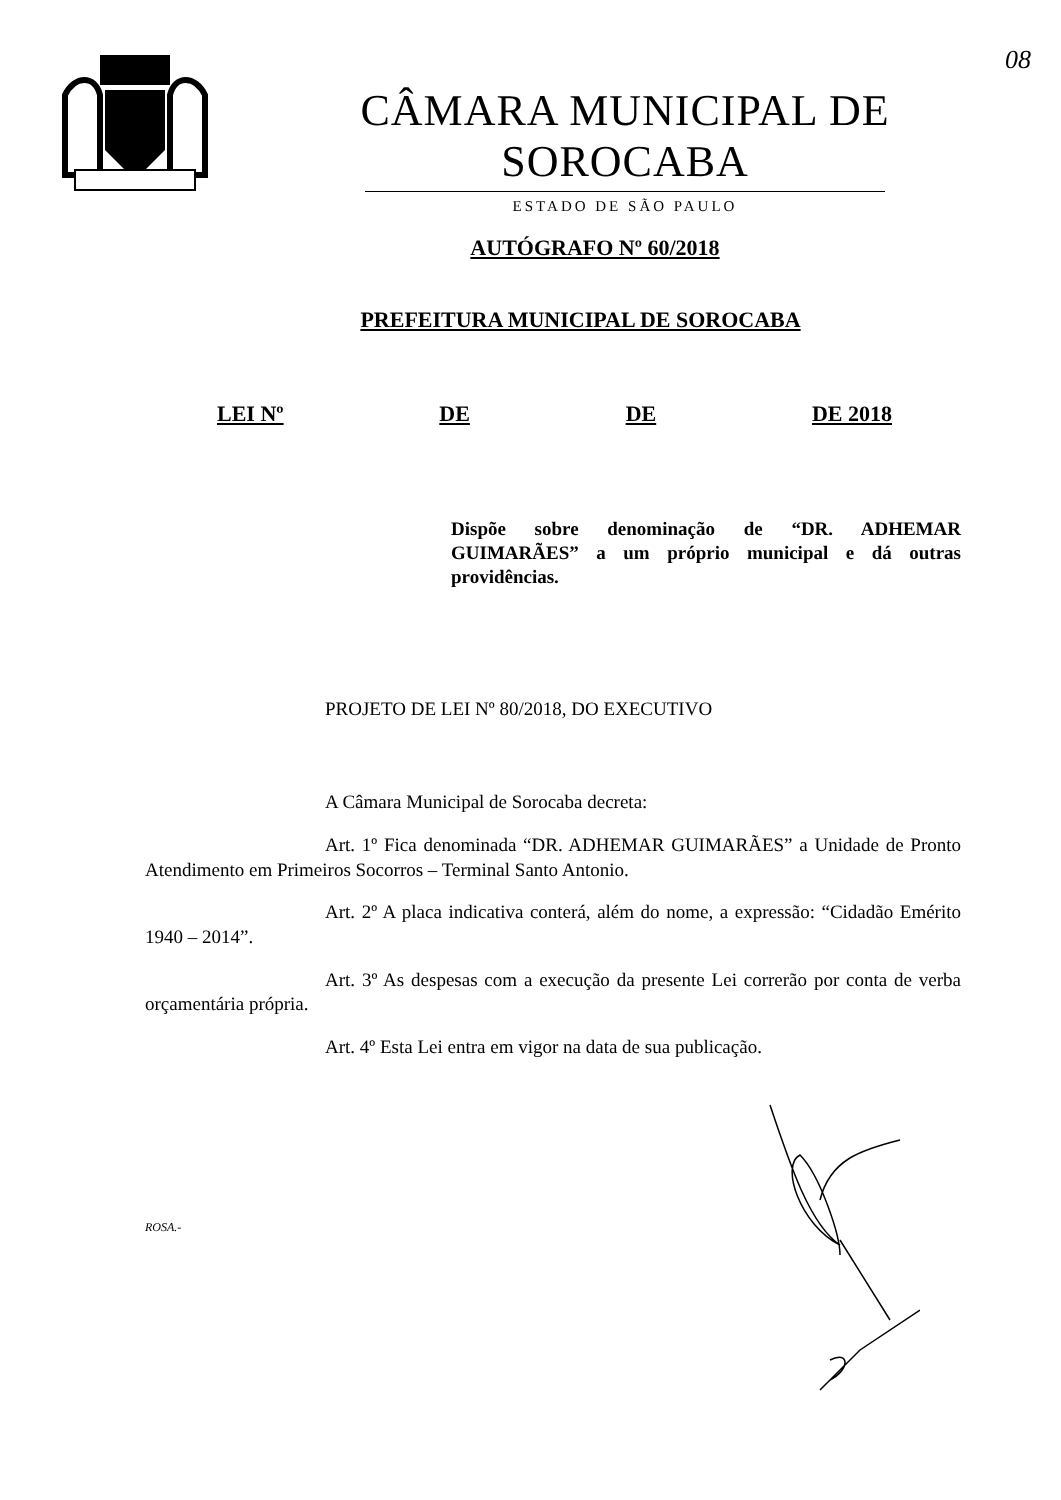08
CÂMARA MUNICIPAL DE SOROCABA
ESTADO DE SÃO PAULO
AUTÓGRAFO Nº 60/2018
PREFEITURA MUNICIPAL DE SOROCABA
LEI Nº DE DE DE 2018
Dispõe sobre denominação de “DR. ADHEMAR GUIMARÃES” a um próprio municipal e dá outras providências.
PROJETO DE LEI Nº 80/2018, DO EXECUTIVO
A Câmara Municipal de Sorocaba decreta:
Art. 1º Fica denominada “DR. ADHEMAR GUIMARÃES” a Unidade de Pronto Atendimento em Primeiros Socorros – Terminal Santo Antonio.
Art. 2º A placa indicativa conterá, além do nome, a expressão: “Cidadão Emérito 1940 – 2014”.
Art. 3º As despesas com a execução da presente Lei correrão por conta de verba orçamentária própria.
Art. 4º Esta Lei entra em vigor na data de sua publicação.
ROSA.-